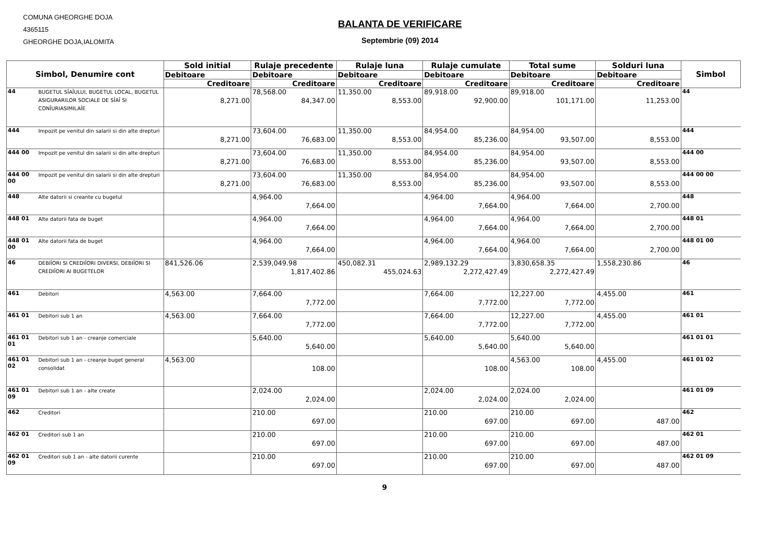COMUNA GHEORGHE DOJA
4365115
GHEORGHE DOJA,IALOMITA
BALANTA DE VERIFICARE
Septembrie (09) 2014
| Simbol, Denumire cont | | Sold initial | Rulaje precedente | Rulaje luna | Rulaje cumulate | Total sume | Solduri luna | Simbol |
| --- | --- | --- | --- | --- | --- | --- | --- | --- |
| | | Debitoare | Debitoare | Debitoare | Debitoare | Debitoare | Debitoare | |
| | | Creditoare | Creditoare | Creditoare | Creditoare | Creditoare | Creditoare | |
| 44 | BUGETUL SÎAÎULUI, BUGETUL LOCAL, BUGETUL ASIGURARILOR SOCIALE DE SÎAÎ SI CONÎURIASIMILAÎE | 8,271.00 | 78,568.00 84,347.00 | 11,350.00 8,553.00 | 89,918.00 92,900.00 | 89,918.00 101,171.00 | 11,253.00 | 44 |
| 444 | Impozit pe venitul din salarii si din alte drepturi | 8,271.00 | 73,604.00 76,683.00 | 11,350.00 8,553.00 | 84,954.00 85,236.00 | 84,954.00 93,507.00 | 8,553.00 | 444 |
| 444 00 | Impozit pe venitul din salarii si din alte drepturi | 8,271.00 | 73,604.00 76,683.00 | 11,350.00 8,553.00 | 84,954.00 85,236.00 | 84,954.00 93,507.00 | 8,553.00 | 444 00 |
| 444 00 00 | Impozit pe venitul din salarii si din alte drepturi | 8,271.00 | 73,604.00 76,683.00 | 11,350.00 8,553.00 | 84,954.00 85,236.00 | 84,954.00 93,507.00 | 8,553.00 | 444 00 00 |
| 448 | Alte datorii si creante cu bugetul | | 4,964.00 7,664.00 | | 4,964.00 7,664.00 | 4,964.00 7,664.00 | 2,700.00 | 448 |
| 448 01 | Alte datorii fata de buget | | 4,964.00 7,664.00 | | 4,964.00 7,664.00 | 4,964.00 7,664.00 | 2,700.00 | 448 01 |
| 448 01 00 | Alte datorii fata de buget | | 4,964.00 7,664.00 | | 4,964.00 7,664.00 | 4,964.00 7,664.00 | 2,700.00 | 448 01 00 |
| 46 | DEBIÎORI SI CREDIÎORI DIVERSI, DEBIÎORI SI CREDIÎORI AI BUGETELOR | 841,526.06 | 2,539,049.98 1,817,402.86 | 450,082.31 455,024.63 | 2,989,132.29 2,272,427.49 | 3,830,658.35 2,272,427.49 | 1,558,230.86 | 46 |
| 461 | Debitori | 4,563.00 | 7,664.00 7,772.00 | | 7,664.00 7,772.00 | 12,227.00 7,772.00 | 4,455.00 | 461 |
| 461 01 | Debitori sub 1 an | 4,563.00 | 7,664.00 7,772.00 | | 7,664.00 7,772.00 | 12,227.00 7,772.00 | 4,455.00 | 461 01 |
| 461 01 01 | Debitori sub 1 an - creanje comerciale | | 5,640.00 5,640.00 | | 5,640.00 5,640.00 | 5,640.00 5,640.00 | | 461 01 01 |
| 461 01 02 | Debitori sub 1 an - creanje buget general consolidat | 4,563.00 | 108.00 | | 108.00 | 4,563.00 108.00 | 4,455.00 | 461 01 02 |
| 461 01 09 | Debitori sub 1 an - alte create | | 2,024.00 2,024.00 | | 2,024.00 2,024.00 | 2,024.00 2,024.00 | | 461 01 09 |
| 462 | Creditori | | 210.00 697.00 | | 210.00 697.00 | 210.00 697.00 | 487.00 | 462 |
| 462 01 | Creditori sub 1 an | | 210.00 697.00 | | 210.00 697.00 | 210.00 697.00 | 487.00 | 462 01 |
| 462 01 09 | Creditori sub 1 an - alte datorii curente | | 210.00 697.00 | | 210.00 697.00 | 210.00 697.00 | 487.00 | 462 01 09 |
9